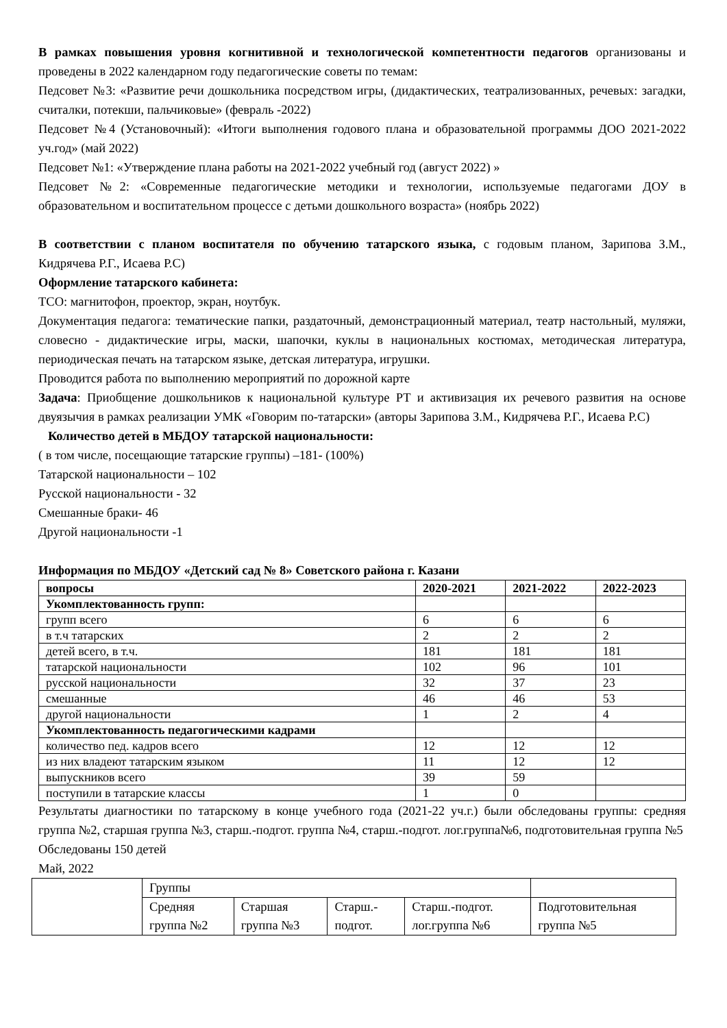В рамках повышения уровня когнитивной и технологической компетентности педагогов организованы и проведены в 2022 календарном году педагогические советы по темам:
Педсовет №3: «Развитие речи дошкольника посредством игры, (дидактических, театрализованных, речевых: загадки, считалки, потекши, пальчиковые» (февраль -2022)
Педсовет №4 (Установочный): «Итоги выполнения годового плана и образовательной программы ДОО 2021-2022 уч.год» (май 2022)
Педсовет №1: «Утверждение плана работы на 2021-2022 учебный год (август 2022) »
Педсовет №2: «Современные педагогические методики и технологии, используемые педагогами ДОУ в образовательном и воспитательном процессе с детьми дошкольного возраста» (ноябрь 2022)
В соответствии с планом воспитателя по обучению татарского языка, с годовым планом, Зарипова З.М., Кидрячева Р.Г., Исаева Р.С)
Оформление татарского кабинета:
ТСО: магнитофон, проектор, экран, ноутбук.
Документация педагога: тематические папки, раздаточный, демонстрационный материал, театр настольный, муляжи, словесно - дидактические игры, маски, шапочки, куклы в национальных костюмах, методическая литература, периодическая печать на татарском языке, детская литература, игрушки.
Проводится работа по выполнению мероприятий по дорожной карте
Задача: Приобщение дошкольников к национальной культуре РТ и активизация их речевого развития на основе двуязычия в рамках реализации УМК «Говорим по-татарски» (авторы Зарипова З.М., Кидрячева Р.Г., Исаева Р.С)
Количество детей в МБДОУ татарской национальности:
( в том числе, посещающие татарские группы) –181- (100%)
Татарской национальности – 102
Русской национальности - 32
Смешанные браки- 46
Другой национальности -1
Информация по МБДОУ «Детский сад № 8» Советского района г. Казани
| вопросы | 2020-2021 | 2021-2022 | 2022-2023 |
| --- | --- | --- | --- |
| Укомплектованность групп: | | | |
| групп всего | 6 | 6 | 6 |
| в т.ч татарских | 2 | 2 | 2 |
| детей всего, в т.ч. | 181 | 181 | 181 |
| татарской национальности | 102 | 96 | 101 |
| русской национальности | 32 | 37 | 23 |
| смешанные | 46 | 46 | 53 |
| другой национальности | 1 | 2 | 4 |
| Укомплектованность педагогическими кадрами | | | |
| количество пед. кадров всего | 12 | 12 | 12 |
| из них владеют татарским языком | 11 | 12 | 12 |
| выпускников всего | 39 | 59 | |
| поступили в татарские классы | 1 | 0 | |
Результаты диагностики по татарскому в конце учебного года (2021-22 уч.г.) были обследованы группы: средняя группа №2, старшая группа №3, старш.-подгот. группа №4, старш.-подгот. лог.группа№6, подготовительная группа №5
Обследованы 150 детей
Май, 2022
| | Группы | | | | |
| | Средняя группа №2 | Старшая группа №3 | Старш.-подгот. | Старш.-подгот. лог.группа №6 | Подготовительная группа №5 |